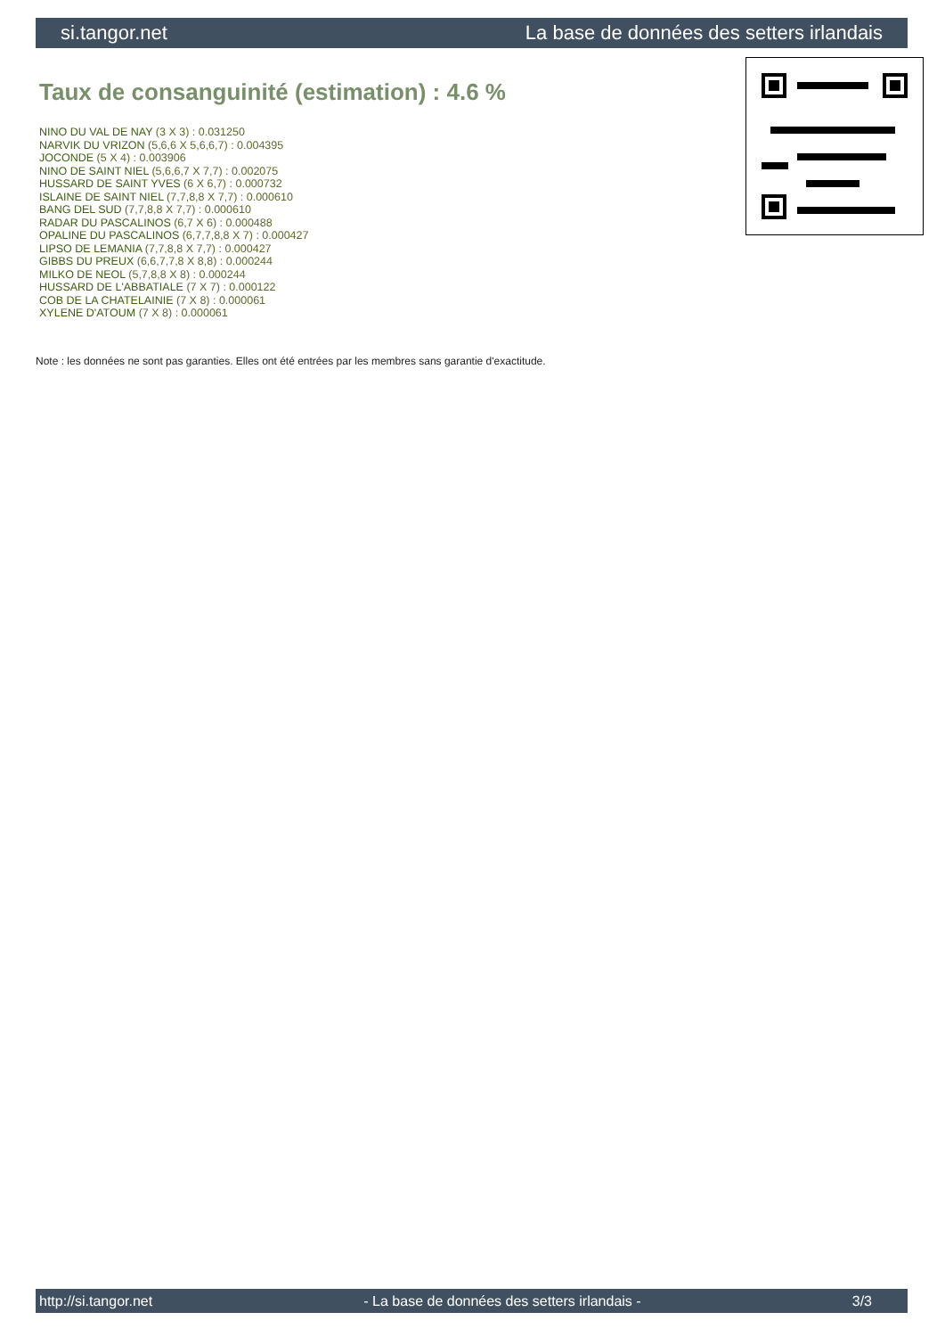si.tangor.net La base de données des setters irlandais
Taux de consanguinité (estimation) : 4.6 %
NINO DU VAL DE NAY (3 X 3) : 0.031250
NARVIK DU VRIZON (5,6,6 X 5,6,6,7) : 0.004395
JOCONDE (5 X 4) : 0.003906
NINO DE SAINT NIEL (5,6,6,7 X 7,7) : 0.002075
HUSSARD DE SAINT YVES (6 X 6,7) : 0.000732
ISLAINE DE SAINT NIEL (7,7,8,8 X 7,7) : 0.000610
BANG DEL SUD (7,7,8,8 X 7,7) : 0.000610
RADAR DU PASCALINOS (6,7 X 6) : 0.000488
OPALINE DU PASCALINOS (6,7,7,8,8 X 7) : 0.000427
LIPSO DE LEMANIA (7,7,8,8 X 7,7) : 0.000427
GIBBS DU PREUX (6,6,7,7,8 X 8,8) : 0.000244
MILKO DE NEOL (5,7,8,8 X 8) : 0.000244
HUSSARD DE L'ABBATIALE (7 X 7) : 0.000122
COB DE LA CHATELAINIE (7 X 8) : 0.000061
XYLENE D'ATOUM (7 X 8) : 0.000061
Note : les données ne sont pas garanties. Elles ont été entrées par les membres sans garantie d'exactitude.
http://si.tangor.net - La base de données des setters irlandais - 3/3